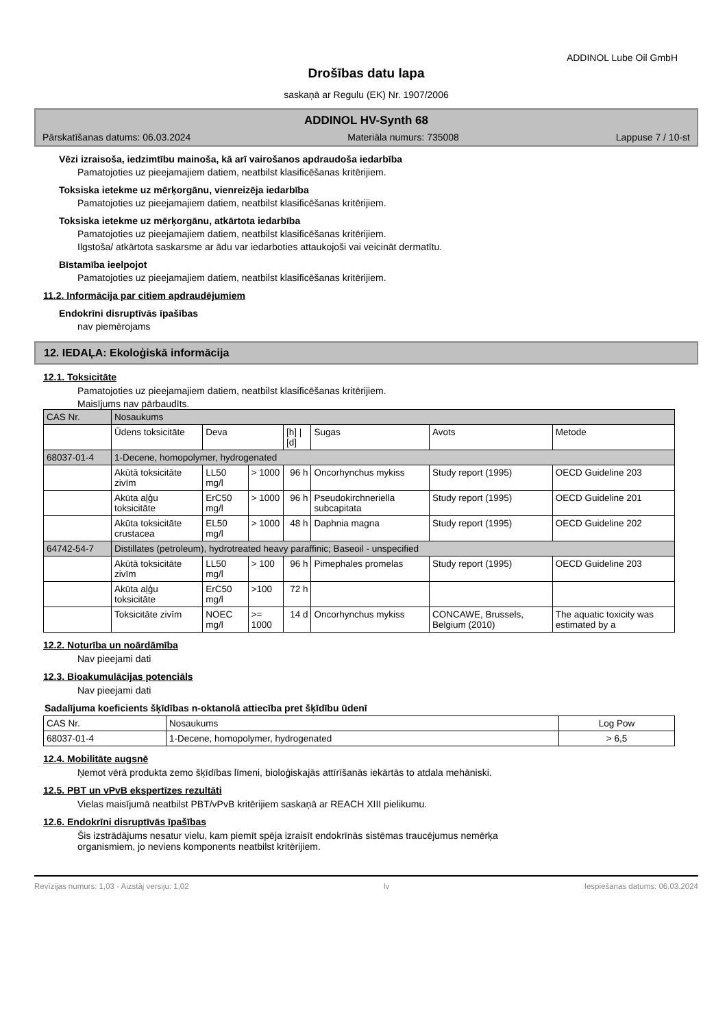ADDINOL Lube Oil GmbH
Drošības datu lapa
saskaņā ar Regulu (EK) Nr. 1907/2006
ADDINOL HV-Synth 68
Pārskatīšanas datums: 06.03.2024 Materiāla numurs: 735008 Lappuse 7 / 10-st
Vēzi izraisoša, iedzimtību mainoša, kā arī vairošanos apdraudoša iedarbība
Pamatojoties uz pieejamajiem datiem, neatbilst klasificēšanas kritērijiem.
Toksiska ietekme uz mērķorgānu, vienreizēja iedarbība
Pamatojoties uz pieejamajiem datiem, neatbilst klasificēšanas kritērijiem.
Toksiska ietekme uz mērķorgānu, atkārtota iedarbība
Pamatojoties uz pieejamajiem datiem, neatbilst klasificēšanas kritērijiem.
Ilgstoša/ atkārtota saskarsme ar ādu var iedarboties attaukojoši vai veicināt dermatītu.
Bīstamība ieelpojot
Pamatojoties uz pieejamajiem datiem, neatbilst klasificēšanas kritērijiem.
11.2. Informācija par citiem apdraudējumiem
Endokrīni disruptīvās īpašības
nav piemērojams
12. IEDAĻA: Ekoloģiskā informācija
12.1. Toksicitāte
Pamatojoties uz pieejamajiem datiem, neatbilst klasificēšanas kritērijiem.
Maisījums nav pārbaudīts.
| CAS Nr. | Nosaukums | | | | | | |
| | Ūdens toksicitāte | Deva | | [h] / [d] | Sugas | Avots | Metode |
| 68037-01-4 | 1-Decene, homopolymer, hydrogenated | | | | | | |
| | Akūtā toksicitāte zivīm | LL50 mg/l | > 1000 | 96 h | Oncorhynchus mykiss | Study report (1995) | OECD Guideline 203 |
| | Akūta aļģu toksicitāte | ErC50 mg/l | > 1000 | 96 h | Pseudokirchneriella subcapitata | Study report (1995) | OECD Guideline 201 |
| | Akūta toksicitāte crustacea | EL50 mg/l | > 1000 | 48 h | Daphnia magna | Study report (1995) | OECD Guideline 202 |
| 64742-54-7 | Distillates (petroleum), hydrotreated heavy paraffinic; Baseoil - unspecified | | | | | | |
| | Akūtā toksicitāte zivīm | LL50 mg/l | > 100 | 96 h | Pimephales promelas | Study report (1995) | OECD Guideline 203 |
| | Akūta aļģu toksicitāte | ErC50 mg/l | >100 | 72 h | | | |
| | Toksicitāte zivīm | NOEC mg/l | >= 1000 | 14 d | Oncorhynchus mykiss | CONCAWE, Brussels, Belgium (2010) | The aquatic toxicity was estimated by a |
12.2. Noturība un noārdāmība
Nav pieejami dati
12.3. Bioakumulācijas potenciāls
Nav pieejami dati
Sadalījuma koeficients šķīdības n-oktanolā attiecība pret šķīdību ūdenī
| CAS Nr. | Nosaukums | Log Pow |
| 68037-01-4 | 1-Decene, homopolymer, hydrogenated | > 6,5 |
12.4. Mobilitāte augsnē
Ņemot vērā produkta zemo šķīdības līmeni, bioloģiskajās attīrīšanās iekārtās to atdala mehāniski.
12.5. PBT un vPvB ekspertīzes rezultāti
Vielas maisījumā neatbilst PBT/vPvB kritērijiem saskaņā ar REACH XIII pielikumu.
12.6. Endokrīni disruptīvās īpašības
Šis izstrādājums nesatur vielu, kam piemīt spēja izraisīt endokrīnās sistēmas traucējumus nemērķa
organismiem, jo neviens komponents neatbilst kritērijiem.
Revīzijas numurs: 1,03 - Aizstāj versiju: 1,02 lv Iespiešanas datums: 06.03.2024